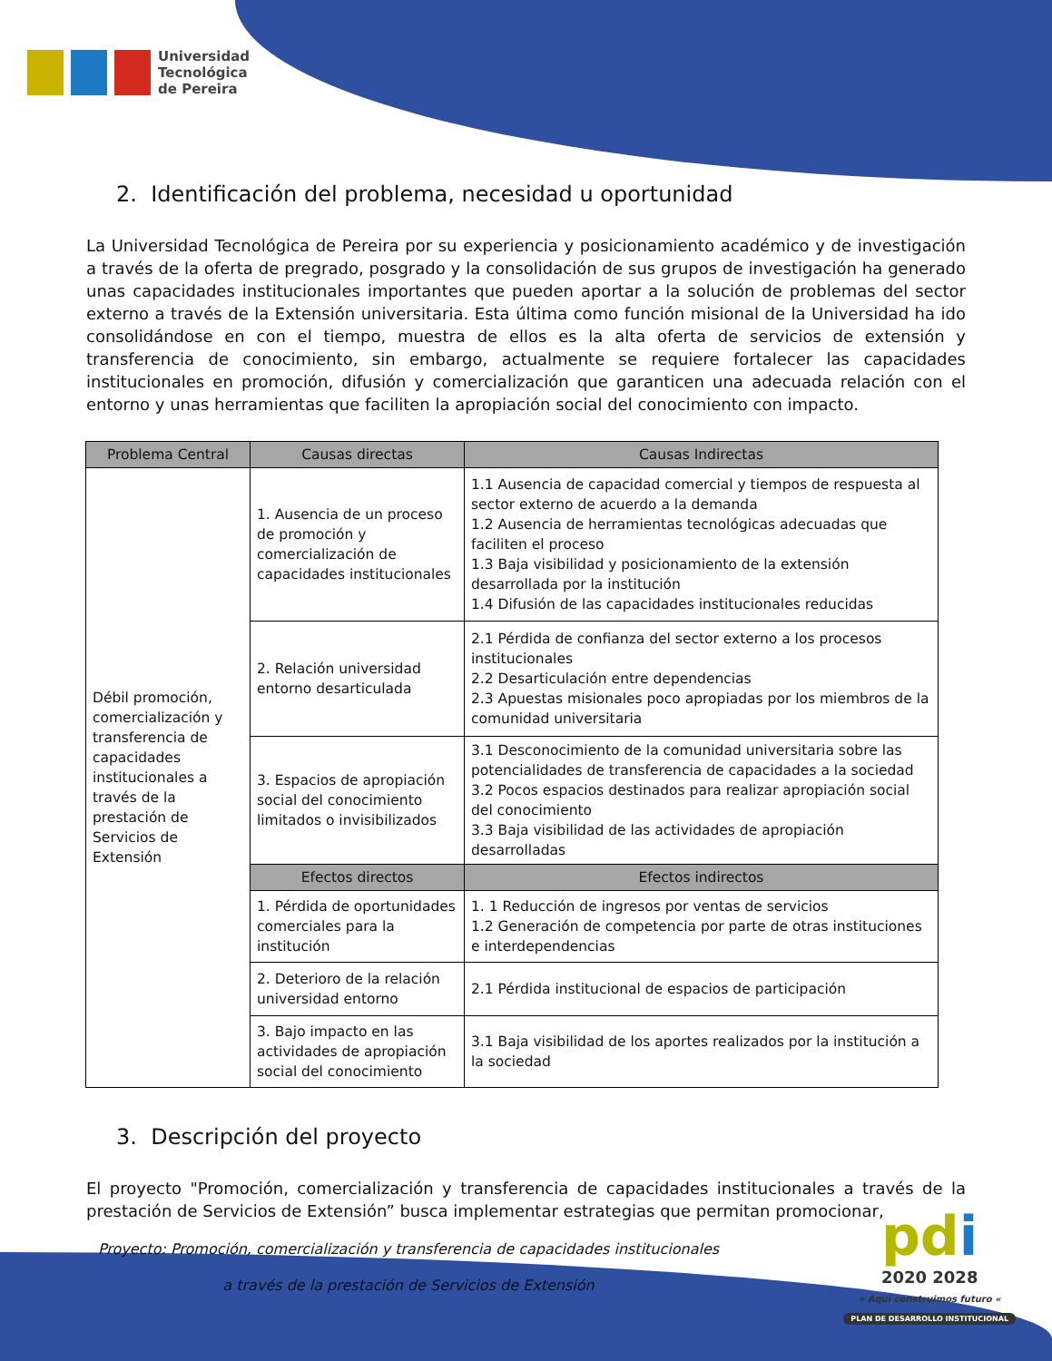Universidad
Tecnológica
de Pereira
2. Identificación del problema, necesidad u oportunidad
La Universidad Tecnológica de Pereira por su experiencia y posicionamiento académico y de investigación a través de la oferta de pregrado, posgrado y la consolidación de sus grupos de investigación ha generado unas capacidades institucionales importantes que pueden aportar a la solución de problemas del sector externo a través de la Extensión universitaria. Esta última como función misional de la Universidad ha ido consolidándose en con el tiempo, muestra de ellos es la alta oferta de servicios de extensión y transferencia de conocimiento, sin embargo, actualmente se requiere fortalecer las capacidades institucionales en promoción, difusión y comercialización que garanticen una adecuada relación con el entorno y unas herramientas que faciliten la apropiación social del conocimiento con impacto.
| Problema Central | Causas directas | Causas Indirectas |
| --- | --- | --- |
| Débil promoción, comercialización y transferencia de capacidades institucionales a través de la prestación de Servicios de Extensión | 1. Ausencia de un proceso de promoción y comercialización de capacidades institucionales | 1.1 Ausencia de capacidad comercial y tiempos de respuesta al sector externo de acuerdo a la demanda 1.2 Ausencia de herramientas tecnológicas adecuadas que faciliten el proceso 1.3 Baja visibilidad y posicionamiento de la extensión desarrollada por la institución 1.4 Difusión de las capacidades institucionales reducidas |
| | 2. Relación universidad entorno desarticulada | 2.1 Pérdida de confianza del sector externo a los procesos institucionales 2.2 Desarticulación entre dependencias 2.3 Apuestas misionales poco apropiadas por los miembros de la comunidad universitaria |
| | 3. Espacios de apropiación social del conocimiento limitados o invisibilizados | 3.1 Desconocimiento de la comunidad universitaria sobre las potencialidades de transferencia de capacidades a la sociedad 3.2 Pocos espacios destinados para realizar apropiación social del conocimiento 3.3 Baja visibilidad de las actividades de apropiación desarrolladas |
| | Efectos directos | Efectos indirectos |
| | 1. Pérdida de oportunidades comerciales para la institución | 1. 1 Reducción de ingresos por ventas de servicios 1.2 Generación de competencia por parte de otras instituciones e interdependencias |
| | 2. Deterioro de la relación universidad entorno | 2.1 Pérdida institucional de espacios de participación |
| | 3. Bajo impacto en las actividades de apropiación social del conocimiento | 3.1 Baja visibilidad de los aportes realizados por la institución a la sociedad |
3. Descripción del proyecto
El proyecto "Promoción, comercialización y transferencia de capacidades institucionales a través de la prestación de Servicios de Extensión” busca implementar estrategias que permitan promocionar,
Proyecto: Promoción, comercialización y transferencia de capacidades institucionales
a través de la prestación de Servicios de Extensión
pd i
2020 2028
» Aquí construimos futuro «
PLAN DE DESARROLLO INSTITUCIONAL